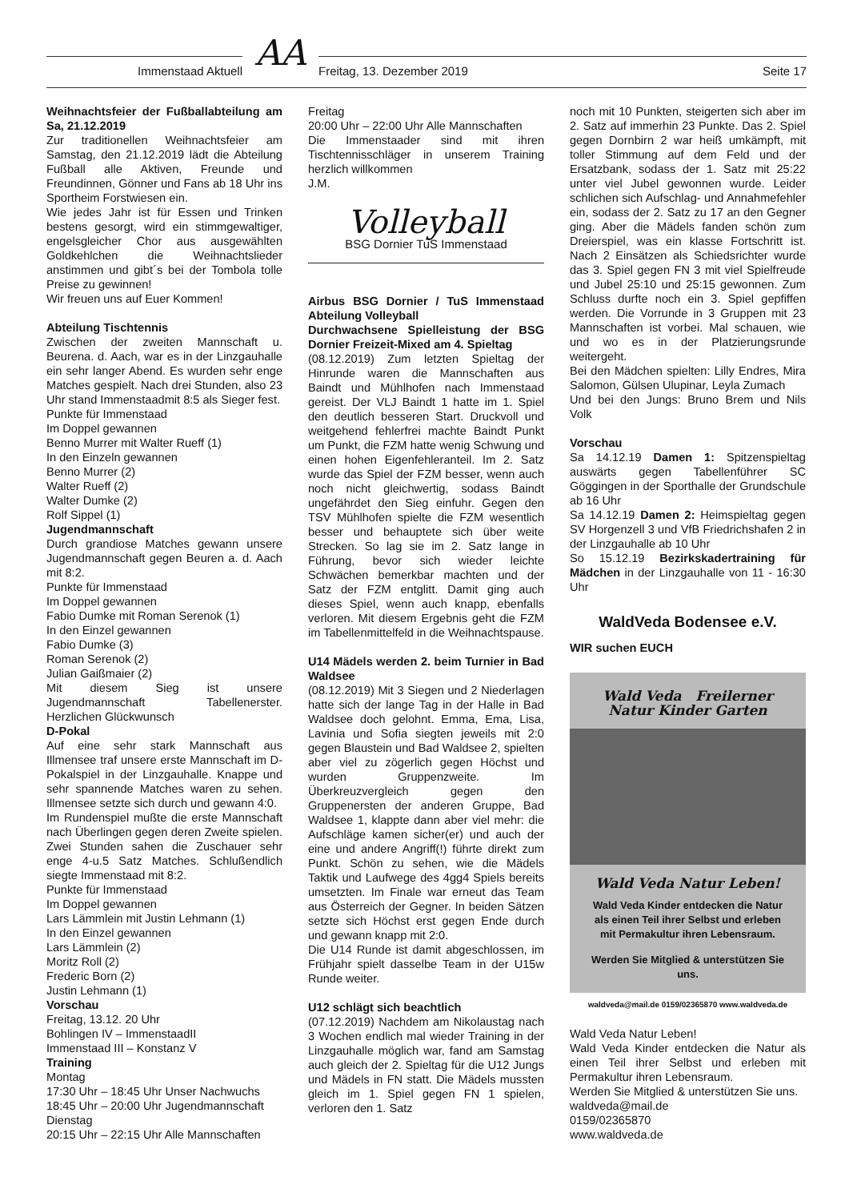Immenstaad Aktuell
AA
Freitag, 13. Dezember 2019 Seite 17
Weihnachtsfeier der Fußballabteilung am Sa, 21.12.2019
Zur traditionellen Weihnachtsfeier am Samstag, den 21.12.2019 lädt die Abteilung Fußball alle Aktiven, Freunde und Freundinnen, Gönner und Fans ab 18 Uhr ins Sportheim Forstwiesen ein.
Wie jedes Jahr ist für Essen und Trinken bestens gesorgt, wird ein stimmgewaltiger, engelsgleicher Chor aus ausgewählten Goldkehlchen die Weihnachtslieder anstimmen und gibt´s bei der Tombola tolle Preise zu gewinnen!
Wir freuen uns auf Euer Kommen!
Abteilung Tischtennis
Zwischen der zweiten Mannschaft u. Beurena. d. Aach, war es in der Linzgauhalle ein sehr langer Abend. Es wurden sehr enge Matches gespielt. Nach drei Stunden, also 23 Uhr stand Immenstaadmit 8:5 als Sieger fest.
Punkte für Immenstaad
Im Doppel gewannen
Benno Murrer mit Walter Rueff (1)
In den Einzeln gewannen
Benno Murrer (2)
Walter Rueff (2)
Walter Dumke (2)
Rolf Sippel (1)
Jugendmannschaft
Durch grandiose Matches gewann unsere Jugendmannschaft gegen Beuren a. d. Aach mit 8:2.
Punkte für Immenstaad
Im Doppel gewannen
Fabio Dumke mit Roman Serenok (1)
In den Einzel gewannen
Fabio Dumke (3)
Roman Serenok (2)
Julian Gaißmaier (2)
Mit diesem Sieg ist unsere Jugendmannschaft Tabellenerster. Herzlichen Glückwunsch
D-Pokal
Auf eine sehr stark Mannschaft aus Illmensee traf unsere erste Mannschaft im D-Pokalspiel in der Linzgauhalle. Knappe und sehr spannende Matches waren zu sehen. Illmensee setzte sich durch und gewann 4:0.
Im Rundenspiel mußte die erste Mannschaft nach Überlingen gegen deren Zweite spielen. Zwei Stunden sahen die Zuschauer sehr enge 4-u.5 Satz Matches. Schlußendlich siegte Immenstaad mit 8:2.
Punkte für Immenstaad
Im Doppel gewannen
Lars Lämmlein mit Justin Lehmann (1)
In den Einzel gewannen
Lars Lämmlein (2)
Moritz Roll (2)
Frederic Born (2)
Justin Lehmann (1)
Vorschau
Freitag, 13.12. 20 Uhr
Bohlingen IV – ImmenstaadII
Immenstaad III – Konstanz V
Training
Montag
17:30 Uhr – 18:45 Uhr Unser Nachwuchs
18:45 Uhr – 20:00 Uhr Jugendmannschaft
Dienstag
20:15 Uhr – 22:15 Uhr Alle Mannschaften
Freitag
20:00 Uhr – 22:00 Uhr Alle Mannschaften
Die Immenstaader sind mit ihren Tischtennisschläger in unserem Training herzlich willkommen
J.M.
Volleyball
BSG Dornier TuS Immenstaad
Airbus BSG Dornier / TuS Immenstaad Abteilung Volleyball
Durchwachsene Spielleistung der BSG Dornier Freizeit-Mixed am 4. Spieltag
(08.12.2019) Zum letzten Spieltag der Hinrunde waren die Mannschaften aus Baindt und Mühlhofen nach Immenstaad gereist. Der VLJ Baindt 1 hatte im 1. Spiel den deutlich besseren Start. Druckvoll und weitgehend fehlerfrei machte Baindt Punkt um Punkt, die FZM hatte wenig Schwung und einen hohen Eigenfehleranteil. Im 2. Satz wurde das Spiel der FZM besser, wenn auch noch nicht gleichwertig, sodass Baindt ungefährdet den Sieg einfuhr. Gegen den TSV Mühlhofen spielte die FZM wesentlich besser und behauptete sich über weite Strecken. So lag sie im 2. Satz lange in Führung, bevor sich wieder leichte Schwächen bemerkbar machten und der Satz der FZM entglitt. Damit ging auch dieses Spiel, wenn auch knapp, ebenfalls verloren. Mit diesem Ergebnis geht die FZM im Tabellenmittelfeld in die Weihnachtspause.
U14 Mädels werden 2. beim Turnier in Bad Waldsee
(08.12.2019) Mit 3 Siegen und 2 Niederlagen hatte sich der lange Tag in der Halle in Bad Waldsee doch gelohnt. Emma, Ema, Lisa, Lavinia und Sofia siegten jeweils mit 2:0 gegen Blaustein und Bad Waldsee 2, spielten aber viel zu zögerlich gegen Höchst und wurden Gruppenzweite. Im Überkreuzvergleich gegen den Gruppenersten der anderen Gruppe, Bad Waldsee 1, klappte dann aber viel mehr: die Aufschläge kamen sicher(er) und auch der eine und andere Angriff(!) führte direkt zum Punkt. Schön zu sehen, wie die Mädels Taktik und Laufwege des 4gg4 Spiels bereits umsetzten. Im Finale war erneut das Team aus Österreich der Gegner. In beiden Sätzen setzte sich Höchst erst gegen Ende durch und gewann knapp mit 2:0.
Die U14 Runde ist damit abgeschlossen, im Frühjahr spielt dasselbe Team in der U15w Runde weiter.
U12 schlägt sich beachtlich
(07.12.2019) Nachdem am Nikolaustag nach 3 Wochen endlich mal wieder Training in der Linzgauhalle möglich war, fand am Samstag auch gleich der 2. Spieltag für die U12 Jungs und Mädels in FN statt. Die Mädels mussten gleich im 1. Spiel gegen FN 1 spielen, verloren den 1. Satz
noch mit 10 Punkten, steigerten sich aber im 2. Satz auf immerhin 23 Punkte. Das 2. Spiel gegen Dornbirn 2 war heiß umkämpft, mit toller Stimmung auf dem Feld und der Ersatzbank, sodass der 1. Satz mit 25:22 unter viel Jubel gewonnen wurde. Leider schlichen sich Aufschlag- und Annahmefehler ein, sodass der 2. Satz zu 17 an den Gegner ging. Aber die Mädels fanden schön zum Dreierspiel, was ein klasse Fortschritt ist. Nach 2 Einsätzen als Schiedsrichter wurde das 3. Spiel gegen FN 3 mit viel Spielfreude und Jubel 25:10 und 25:15 gewonnen. Zum Schluss durfte noch ein 3. Spiel gepfiffen werden. Die Vorrunde in 3 Gruppen mit 23 Mannschaften ist vorbei. Mal schauen, wie und wo es in der Platzierungsrunde weitergeht.
Bei den Mädchen spielten: Lilly Endres, Mira Salomon, Gülsen Ulupinar, Leyla Zumach
Und bei den Jungs: Bruno Brem und Nils Volk
Vorschau
Sa 14.12.19 Damen 1: Spitzenspieltag auswärts gegen Tabellenführer SC Göggingen in der Sporthalle der Grundschule ab 16 Uhr
Sa 14.12.19 Damen 2: Heimspieltag gegen SV Horgenzell 3 und VfB Friedrichshafen 2 in der Linzgauhalle ab 10 Uhr
So 15.12.19 Bezirkskadertraining für Mädchen in der Linzgauhalle von 11 - 16:30 Uhr
WaldVeda Bodensee e.V.
WIR suchen EUCH
Wald Veda Freilerner Natur Kinder Garten
Wald Veda Natur Leben!
Wald Veda Kinder entdecken die Natur als einen Teil ihrer Selbst und erleben mit Permakultur ihren Lebensraum.
Werden Sie Mitglied & unterstützen Sie uns.
waldveda@mail.de 0159/02365870 www.waldveda.de
Wald Veda Natur Leben!
Wald Veda Kinder entdecken die Natur als einen Teil ihrer Selbst und erleben mit Permakultur ihren Lebensraum.
Werden Sie Mitglied & unterstützen Sie uns.
waldveda@mail.de
0159/02365870
www.waldveda.de